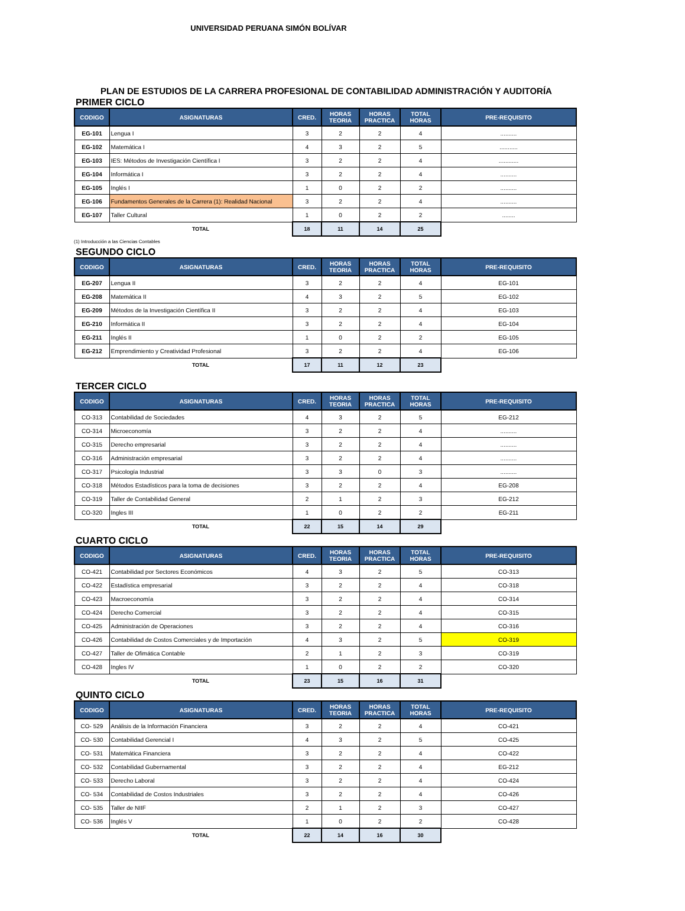UNIVERSIDAD PERUANA SIMÓN BOLÍVAR
PLAN DE ESTUDIOS DE LA CARRERA PROFESIONAL DE CONTABILIDAD ADMINISTRACIÓN Y AUDITORÍA
PRIMER CICLO
| CODIGO | ASIGNATURAS | CRED. | HORAS TEORIA | HORAS PRACTICA | TOTAL HORAS | PRE-REQUISITO |
| --- | --- | --- | --- | --- | --- | --- |
| EG-101 | Lengua I | 3 | 2 | 2 | 4 | .......... |
| EG-102 | Matemática I | 4 | 3 | 2 | 5 | ........... |
| EG-103 | IES: Métodos de Investigación Científica I | 3 | 2 | 2 | 4 | ............ |
| EG-104 | Informática I | 3 | 2 | 2 | 4 | .......... |
| EG-105 | Inglés I | 1 | 0 | 2 | 2 | .......... |
| EG-106 | Fundamentos Generales de la Carrera (1): Realidad Nacional | 3 | 2 | 2 | 4 | .......... |
| EG-107 | Taller Cultural | 1 | 0 | 2 | 2 | ........ |
| | TOTAL | 18 | 11 | 14 | 25 | |
(1) Introducción a las Ciencias Contables
SEGUNDO CICLO
| CODIGO | ASIGNATURAS | CRED. | HORAS TEORIA | HORAS PRACTICA | TOTAL HORAS | PRE-REQUISITO |
| --- | --- | --- | --- | --- | --- | --- |
| EG-207 | Lengua II | 3 | 2 | 2 | 4 | EG-101 |
| EG-208 | Matemática II | 4 | 3 | 2 | 5 | EG-102 |
| EG-209 | Métodos de la Investigación Científica II | 3 | 2 | 2 | 4 | EG-103 |
| EG-210 | Informática II | 3 | 2 | 2 | 4 | EG-104 |
| EG-211 | Inglés II | 1 | 0 | 2 | 2 | EG-105 |
| EG-212 | Emprendimiento y Creatividad Profesional | 3 | 2 | 2 | 4 | EG-106 |
| | TOTAL | 17 | 11 | 12 | 23 | |
TERCER CICLO
| CODIGO | ASIGNATURAS | CRED. | HORAS TEORIA | HORAS PRACTICA | TOTAL HORAS | PRE-REQUISITO |
| --- | --- | --- | --- | --- | --- | --- |
| CO-313 | Contabilidad de Sociedades | 4 | 3 | 2 | 5 | EG-212 |
| CO-314 | Microeconomía | 3 | 2 | 2 | 4 | .......... |
| CO-315 | Derecho empresarial | 3 | 2 | 2 | 4 | .......... |
| CO-316 | Administración empresarial | 3 | 2 | 2 | 4 | .......... |
| CO-317 | Psicología Industrial | 3 | 3 | 0 | 3 | .......... |
| CO-318 | Métodos Estadísticos para la toma de decisiones | 3 | 2 | 2 | 4 | EG-208 |
| CO-319 | Taller de Contabilidad General | 2 | 1 | 2 | 3 | EG-212 |
| CO-320 | Ingles III | 1 | 0 | 2 | 2 | EG-211 |
| | TOTAL | 22 | 15 | 14 | 29 | |
CUARTO CICLO
| CODIGO | ASIGNATURAS | CRED. | HORAS TEORIA | HORAS PRACTICA | TOTAL HORAS | PRE-REQUISITO |
| --- | --- | --- | --- | --- | --- | --- |
| CO-421 | Contabilidad por Sectores Económicos | 4 | 3 | 2 | 5 | CO-313 |
| CO-422 | Estadística empresarial | 3 | 2 | 2 | 4 | CO-318 |
| CO-423 | Macroeconomía | 3 | 2 | 2 | 4 | CO-314 |
| CO-424 | Derecho Comercial | 3 | 2 | 2 | 4 | CO-315 |
| CO-425 | Administración de Operaciones | 3 | 2 | 2 | 4 | CO-316 |
| CO-426 | Contabilidad de Costos Comerciales y de Importación | 4 | 3 | 2 | 5 | CO-319 |
| CO-427 | Taller de Ofimática Contable | 2 | 1 | 2 | 3 | CO-319 |
| CO-428 | Ingles IV | 1 | 0 | 2 | 2 | CO-320 |
| | TOTAL | 23 | 15 | 16 | 31 | |
QUINTO CICLO
| CODIGO | ASIGNATURAS | CRED. | HORAS TEORIA | HORAS PRACTICA | TOTAL HORAS | PRE-REQUISITO |
| --- | --- | --- | --- | --- | --- | --- |
| CO- 529 | Análisis de la Información Financiera | 3 | 2 | 2 | 4 | CO-421 |
| CO- 530 | Contabilidad Gerencial I | 4 | 3 | 2 | 5 | CO-425 |
| CO- 531 | Matemática Financiera | 3 | 2 | 2 | 4 | CO-422 |
| CO- 532 | Contabilidad Gubernamental | 3 | 2 | 2 | 4 | EG-212 |
| CO- 533 | Derecho Laboral | 3 | 2 | 2 | 4 | CO-424 |
| CO- 534 | Contabilidad de Costos Industriales | 3 | 2 | 2 | 4 | CO-426 |
| CO- 535 | Taller de NIIF | 2 | 1 | 2 | 3 | CO-427 |
| CO- 536 | Inglés V | 1 | 0 | 2 | 2 | CO-428 |
| | TOTAL | 22 | 14 | 16 | 30 | |